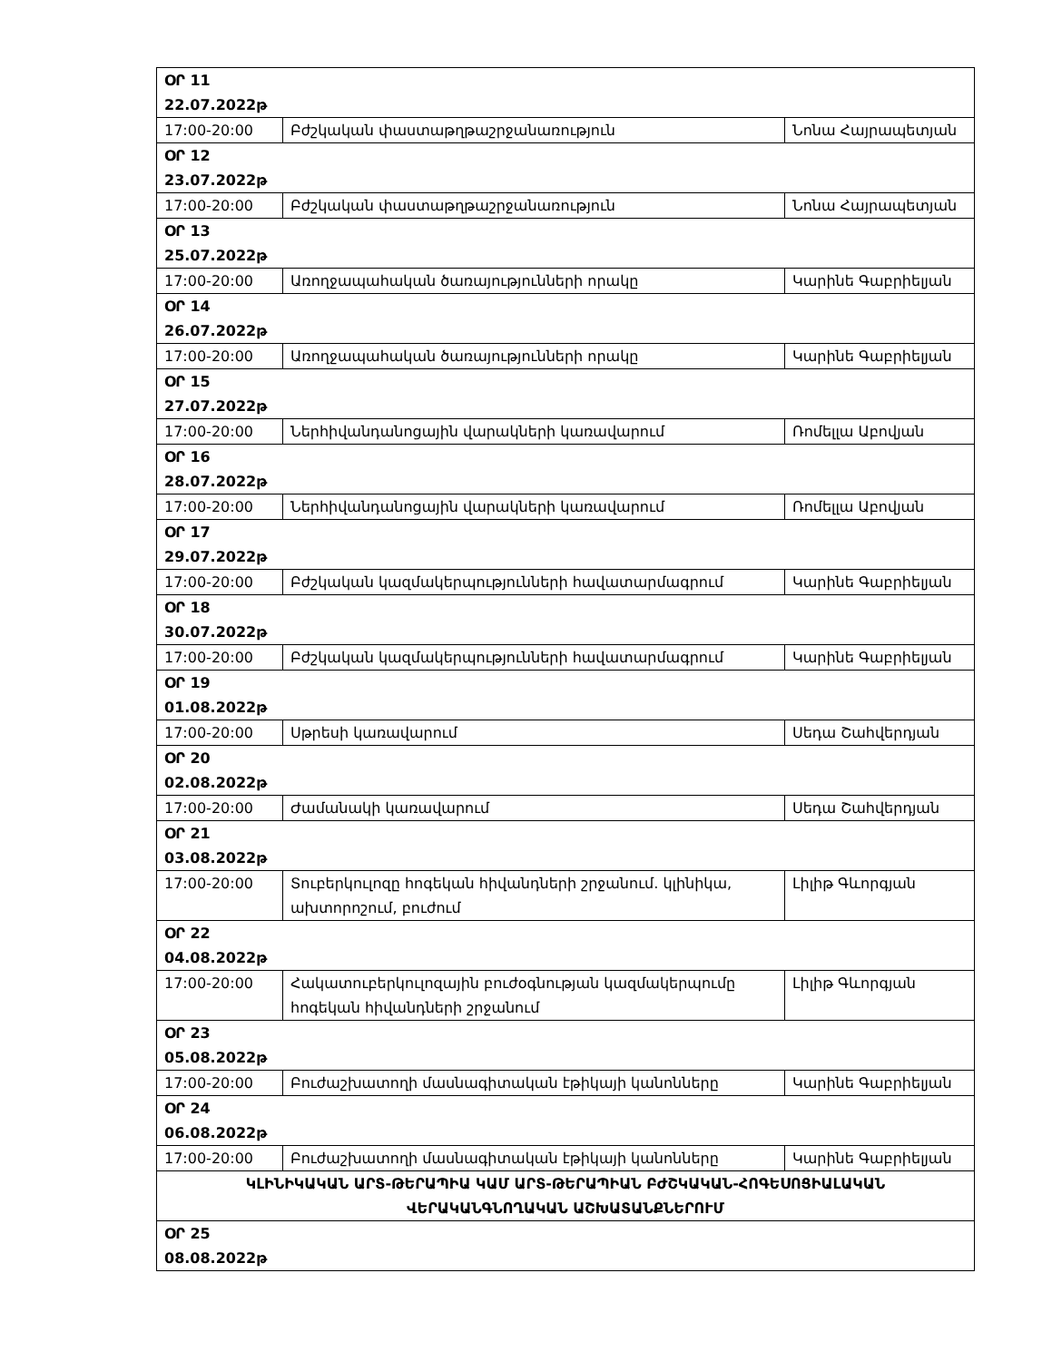| ՕՐ 11 22.07.2022թ | | |
| 17:00-20:00 | Բժշկական փաստաթղթաշրջանառություն | Նոնա Հայրապետյան |
| ՕՐ 12 23.07.2022թ | | |
| 17:00-20:00 | Բժշկական փաստաթղթաշրջանառություն | Նոնա Հայրապետյան |
| ՕՐ 13 25.07.2022թ | | |
| 17:00-20:00 | Առողջապահական ծառայությունների որակը | Կարինե Գաբրիելյան |
| ՕՐ 14 26.07.2022թ | | |
| 17:00-20:00 | Առողջապահական ծառայությունների որակը | Կարինե Գաբրիելյան |
| ՕՐ 15 27.07.2022թ | | |
| 17:00-20:00 | Ներհիվանդանոցային վարակների կառավարում | Ռոմելլա Աբովյան |
| ՕՐ 16 28.07.2022թ | | |
| 17:00-20:00 | Ներհիվանդանոցային վարակների կառավարում | Ռոմելլա Աբովյան |
| ՕՐ 17 29.07.2022թ | | |
| 17:00-20:00 | Բժշկական կազմակերպությունների հավատարմագրում | Կարինե Գաբրիելյան |
| ՕՐ 18 30.07.2022թ | | |
| 17:00-20:00 | Բժշկական կազմակերպությունների հավատարմագրում | Կարինե Գաբրիելյան |
| ՕՐ 19 01.08.2022թ | | |
| 17:00-20:00 | Սթրեսի կառավարում | Սեդա Շահվերդյան |
| ՕՐ 20 02.08.2022թ | | |
| 17:00-20:00 | Ժամանակի կառավարում | Սեդա Շահվերդյան |
| ՕՐ 21 03.08.2022թ | | |
| 17:00-20:00 | Տուբերկուլոզը հոգեկան հիվանդների շրջանում. կլինիկա, ախտորոշում, բուժում | Լիլիթ Գևորգյան |
| ՕՐ 22 04.08.2022թ | | |
| 17:00-20:00 | Հակատուբերկուլոզային բուժօգնության կազմակերպումը հոգեկան հիվանդների շրջանում | Լիլիթ Գևորգյան |
| ՕՐ 23 05.08.2022թ | | |
| 17:00-20:00 | Բուժաշխատողի մասնագիտական էթիկայի կանոնները | Կարինե Գաբրիելյան |
| ՕՐ 24 06.08.2022թ | | |
| 17:00-20:00 | Բուժաշխատողի մասնագիտական էթիկայի կանոնները | Կարինե Գաբրիելյան |
| ԿԼԻՆԻԿԱԿԱՆ ԱՐՏ-ԹԵՐԱՊԻԱ ԿԱՄ ԱՐՏ-ԹԵՐԱՊԻԱՆ ԲԺՇԿԱԿԱՆ-ՀՈԳԵՍՈՑԻԱԼԱԿԱՆ ՎԵՐԱԿԱՆԳՆՈՂԱԿԱՆ ԱՇԽԱՏԱՆՔՆԵՐՈՒՄ | | |
| ՕՐ 25 08.08.2022թ | | |